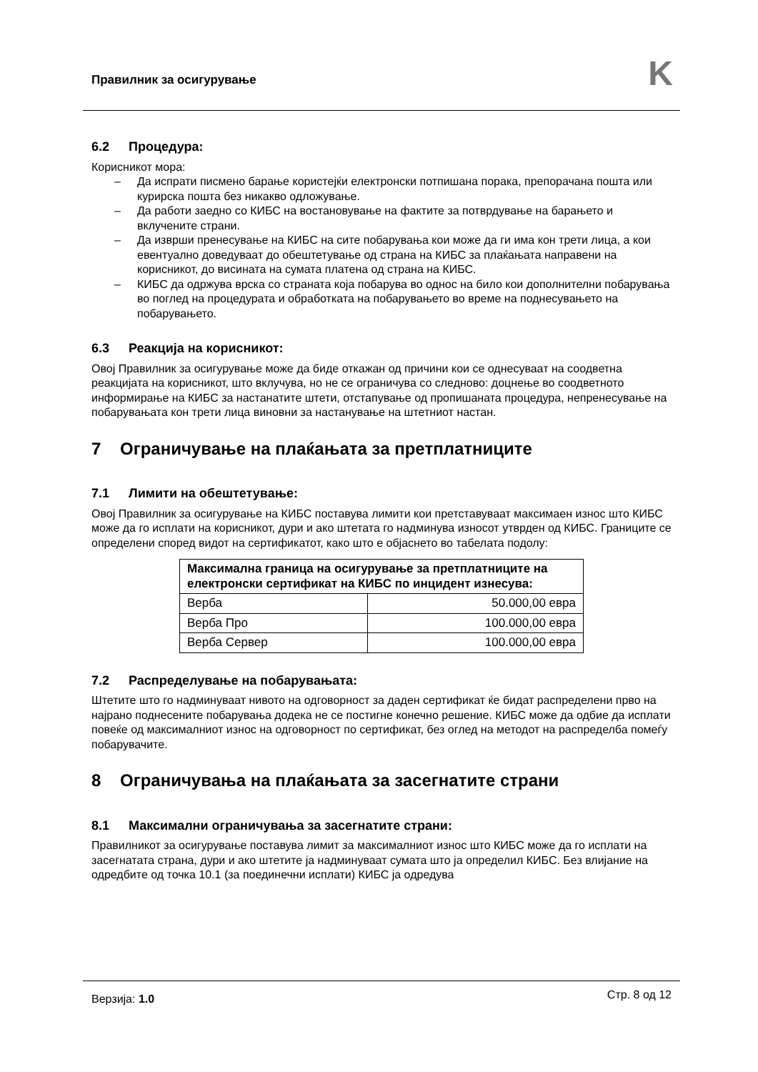Правилник за осигурување K
6.2 Процедура:
Корисникот мора:
Да испрати писмено барање користејќи електронски потпишана порака, препорачана пошта или курирска пошта без никакво одложување.
Да работи заедно со КИБС на востановување на фактите за потврдување на барањето и вклучените страни.
Да изврши пренесување на КИБС на сите побарувања кои може да ги има кон трети лица, а кои евентуално доведуваат до обештетување од страна на КИБС за плаќањата направени на корисникот, до висината на сумата платена од страна на КИБС.
КИБС да одржува врска со страната која побарува во однос на било кои дополнителни побарувања во поглед на процедурата и обработката на побарувањето во време на поднесувањето на побарувањето.
6.3 Реакција на корисникот:
Овој Правилник за осигурување може да биде откажан од причини кои се однесуваат на соодветна реакцијата на корисникот, што вклучува, но не се ограничува со следново: доцнење во соодветното информирање на КИБС за настанатите штети, отстапување од пропишаната процедура, непренесување на побарувањата кон трети лица виновни за настанување на штетниот настан.
7 Ограничување на плаќањата за претплатниците
7.1 Лимити на обештетување:
Овој Правилник за осигурување на КИБС поставува лимити кои претставуваат максимаен износ што КИБС може да го исплати на корисникот, дури и ако штетата го надминува износот утврден од КИБС. Границите се определени според видот на сертификатот, како што е објаснето во табелата подолу:
| Максимална граница на осигурување за претплатниците на електронски сертификат на КИБС по инцидент изнесува: | |
| --- | --- |
| Верба | 50.000,00 евра |
| Верба Про | 100.000,00 евра |
| Верба Сервер | 100.000,00 евра |
7.2 Распределување на побарувањата:
Штетите што го надминуваат нивото на одговорност за даден сертификат ќе бидат распределени прво на најрано поднесените побарувања додека не се постигне конечно решение. КИБС може да одбие да исплати повеќе од максималниот износ на одговорност по сертификат, без оглед на методот на распределба помеѓу побарувачите.
8 Ограничувања на плаќањата за засегнатите страни
8.1 Максимални ограничувања за засегнатите страни:
Правилникот за осигурување поставува лимит за максималниот износ што КИБС може да го исплати на засегнатата страна, дури и ако штетите ја надминуваат сумата што ја определил КИБС. Без влијание на одредбите од точка 10.1 (за поединечни исплати) КИБС ја одредува
Верзија: 1.0 Стр. 8 од 12